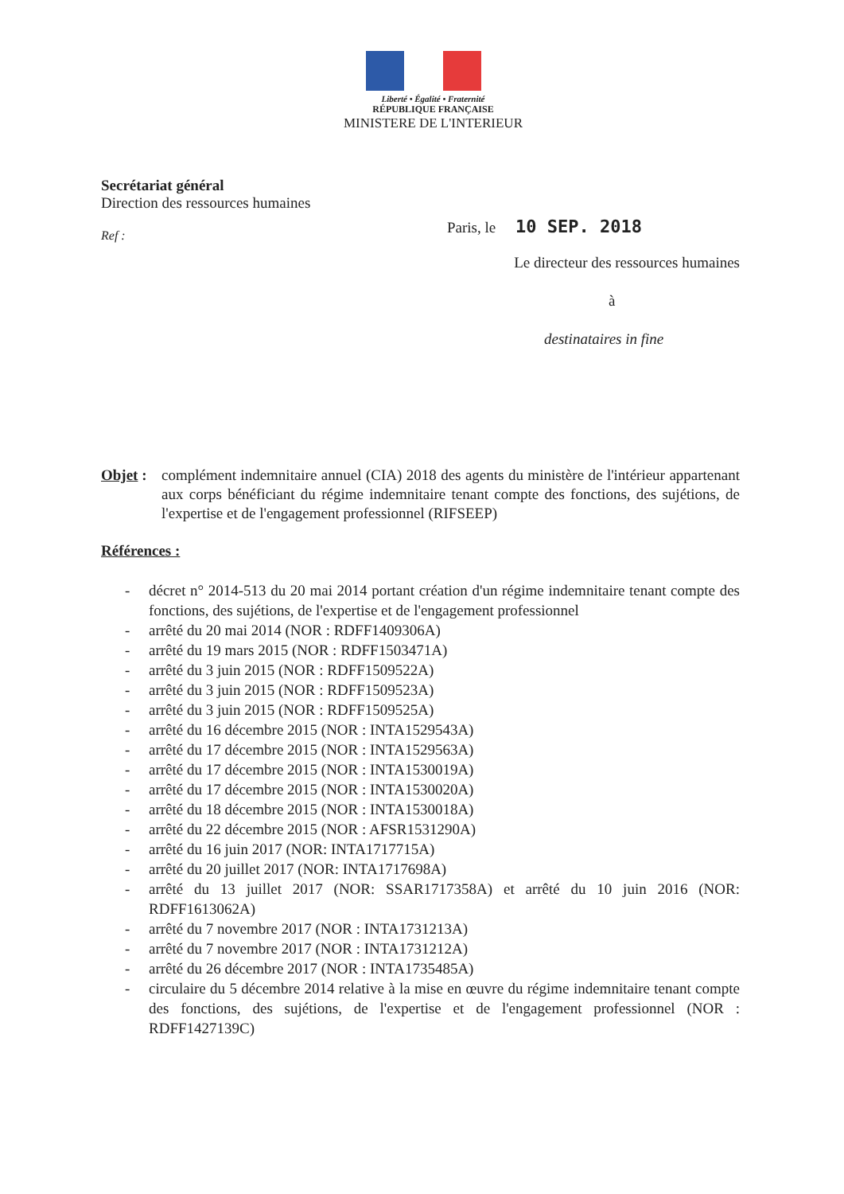Liberté • Égalité • Fraternité
RÉPUBLIQUE FRANÇAISE
MINISTERE DE L'INTERIEUR
Secrétariat général
Direction des ressources humaines
Paris, le 10 SEP. 2018
Ref :
Le directeur des ressources humaines
à
destinataires in fine
Objet :
complément indemnitaire annuel (CIA) 2018 des agents du ministère de l'intérieur appartenant aux corps bénéficiant du régime indemnitaire tenant compte des fonctions, des sujétions, de l'expertise et de l'engagement professionnel (RIFSEEP)
Références :
- décret n° 2014-513 du 20 mai 2014 portant création d'un régime indemnitaire tenant compte des fonctions, des sujétions, de l'expertise et de l'engagement professionnel
- arrêté du 20 mai 2014 (NOR : RDFF1409306A)
- arrêté du 19 mars 2015 (NOR : RDFF1503471A)
- arrêté du 3 juin 2015 (NOR : RDFF1509522A)
- arrêté du 3 juin 2015 (NOR : RDFF1509523A)
- arrêté du 3 juin 2015 (NOR : RDFF1509525A)
- arrêté du 16 décembre 2015 (NOR : INTA1529543A)
- arrêté du 17 décembre 2015 (NOR : INTA1529563A)
- arrêté du 17 décembre 2015 (NOR : INTA1530019A)
- arrêté du 17 décembre 2015 (NOR : INTA1530020A)
- arrêté du 18 décembre 2015 (NOR : INTA1530018A)
- arrêté du 22 décembre 2015 (NOR : AFSR1531290A)
- arrêté du 16 juin 2017 (NOR: INTA1717715A)
- arrêté du 20 juillet 2017 (NOR: INTA1717698A)
- arrêté du 13 juillet 2017 (NOR: SSAR1717358A) et arrêté du 10 juin 2016 (NOR: RDFF1613062A)
- arrêté du 7 novembre 2017 (NOR : INTA1731213A)
- arrêté du 7 novembre 2017 (NOR : INTA1731212A)
- arrêté du 26 décembre 2017 (NOR : INTA1735485A)
- circulaire du 5 décembre 2014 relative à la mise en œuvre du régime indemnitaire tenant compte des fonctions, des sujétions, de l'expertise et de l'engagement professionnel (NOR : RDFF1427139C)